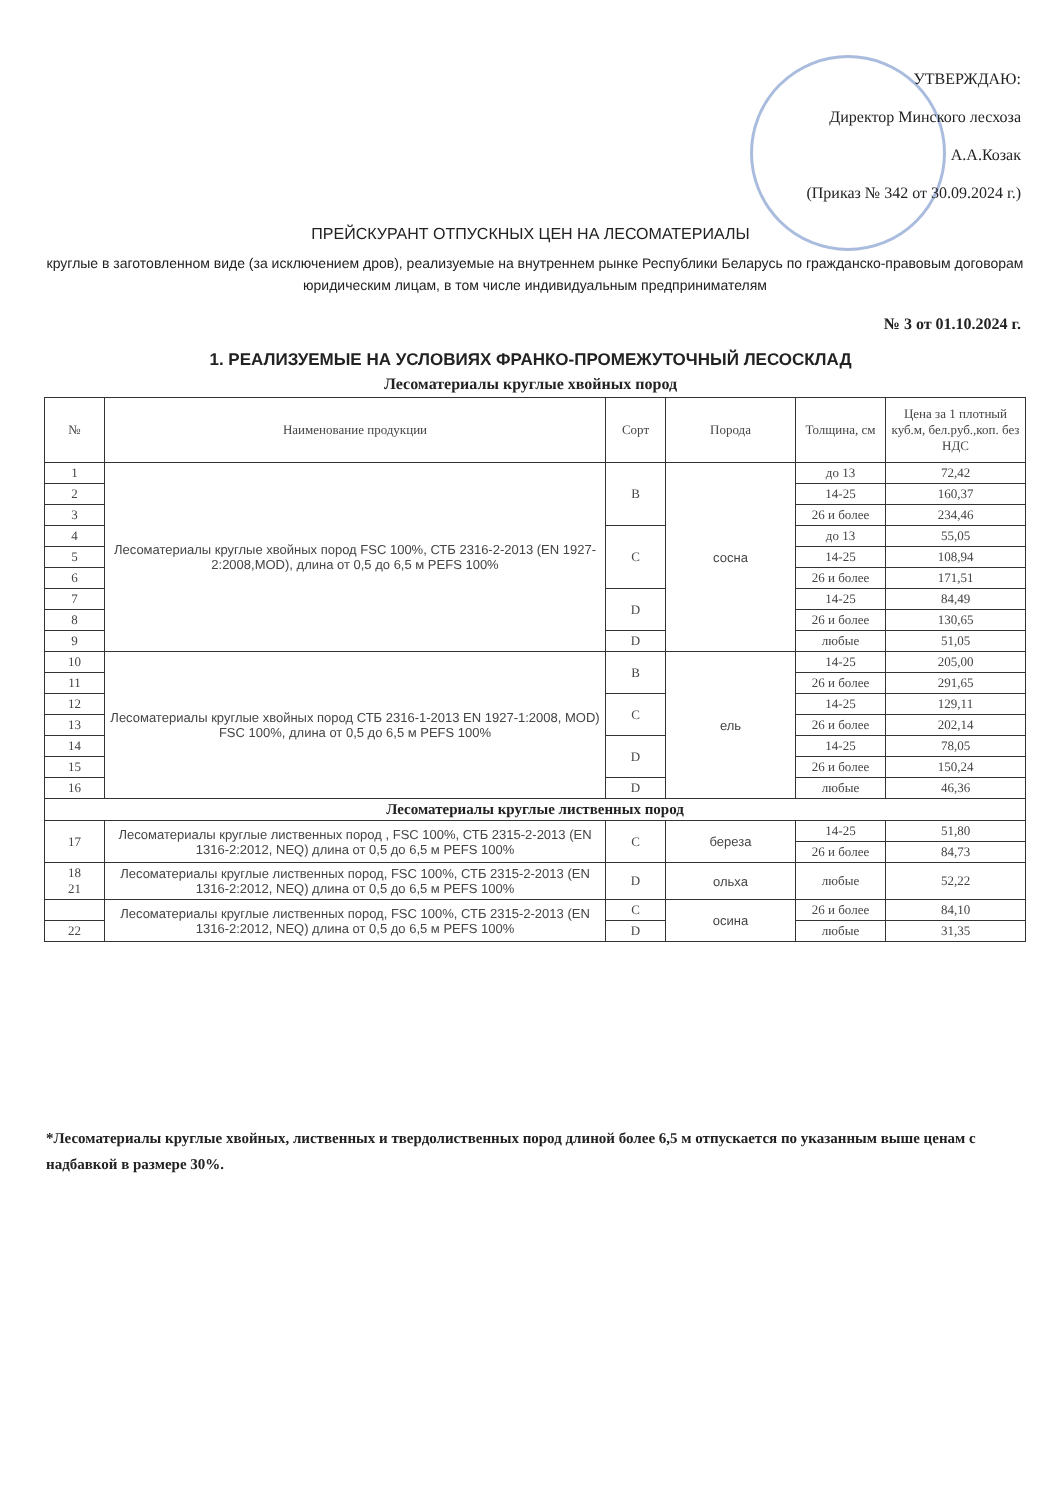УТВЕРЖДАЮ:
Директор Минского лесхоза
А.А.Козак
(Приказ № 342 от 30.09.2024 г.)
ПРЕЙСКУРАНТ ОТПУСКНЫХ ЦЕН НА ЛЕСОМАТЕРИАЛЫ
круглые в заготовленном виде (за исключением дров), реализуемые на внутреннем рынке Республики Беларусь по гражданско-правовым договорам юридическим лицам, в том числе индивидуальным предпринимателям
№ 3 от 01.10.2024 г.
1. РЕАЛИЗУЕМЫЕ НА УСЛОВИЯХ ФРАНКО-ПРОМЕЖУТОЧНЫЙ ЛЕСОСКЛАД
Лесоматериалы круглые хвойных пород
| № | Наименование продукции | Сорт | Порода | Толщина, см | Цена за 1 плотный куб.м, бел.руб.,коп. без НДС |
| --- | --- | --- | --- | --- | --- |
| 1 | Лесоматериалы круглые хвойных пород FSC 100%, СТБ 2316-2-2013 (EN 1927-2:2008,MOD), длина от 0,5 до 6,5 м PEFS 100% | B | сосна | до 13 | 72,42 |
| 2 | | | | 14-25 | 160,37 |
| 3 | | | | 26 и более | 234,46 |
| 4 | | C | | до 13 | 55,05 |
| 5 | | | | 14-25 | 108,94 |
| 6 | | | | 26 и более | 171,51 |
| 7 | | D | | 14-25 | 84,49 |
| 8 | | | | 26 и более | 130,65 |
| 9 | | D | | любые | 51,05 |
| 10 | Лесоматериалы круглые хвойных пород СТБ 2316-1-2013 EN 1927-1:2008, MOD) FSC 100%, длина от 0,5 до 6,5 м PEFS 100% | B | ель | 14-25 | 205,00 |
| 11 | | | | 26 и более | 291,65 |
| 12 | | C | | 14-25 | 129,11 |
| 13 | | | | 26 и более | 202,14 |
| 14 | | D | | 14-25 | 78,05 |
| 15 | | | | 26 и более | 150,24 |
| 16 | | D | | любые | 46,36 |
| Лесоматериалы круглые лиственных пород | | | | | |
| 17 | Лесоматериалы круглые лиственных пород , FSC 100%, СТБ 2315-2-2013 (EN 1316-2:2012, NEQ) длина от 0,5 до 6,5 м PEFS 100% | C | береза | 14-25 | 51,80 |
| | | | | 26 и более | 84,73 |
| 18 21 | Лесоматериалы круглые лиственных пород, FSC 100%, СТБ 2315-2-2013 (EN 1316-2:2012, NEQ) длина от 0,5 до 6,5 м PEFS 100% | D | ольха | любые | 52,22 |
| | Лесоматериалы круглые лиственных пород, FSC 100%, СТБ 2315-2-2013 (EN 1316-2:2012, NEQ) длина от 0,5 до 6,5 м PEFS 100% | C | осина | 26 и более | 84,10 |
| 22 | | D | | любые | 31,35 |
*Лесоматериалы круглые хвойных, лиственных и твердолиственных пород длиной более 6,5 м отпускается по указанным выше ценам с надбавкой в размере 30%.